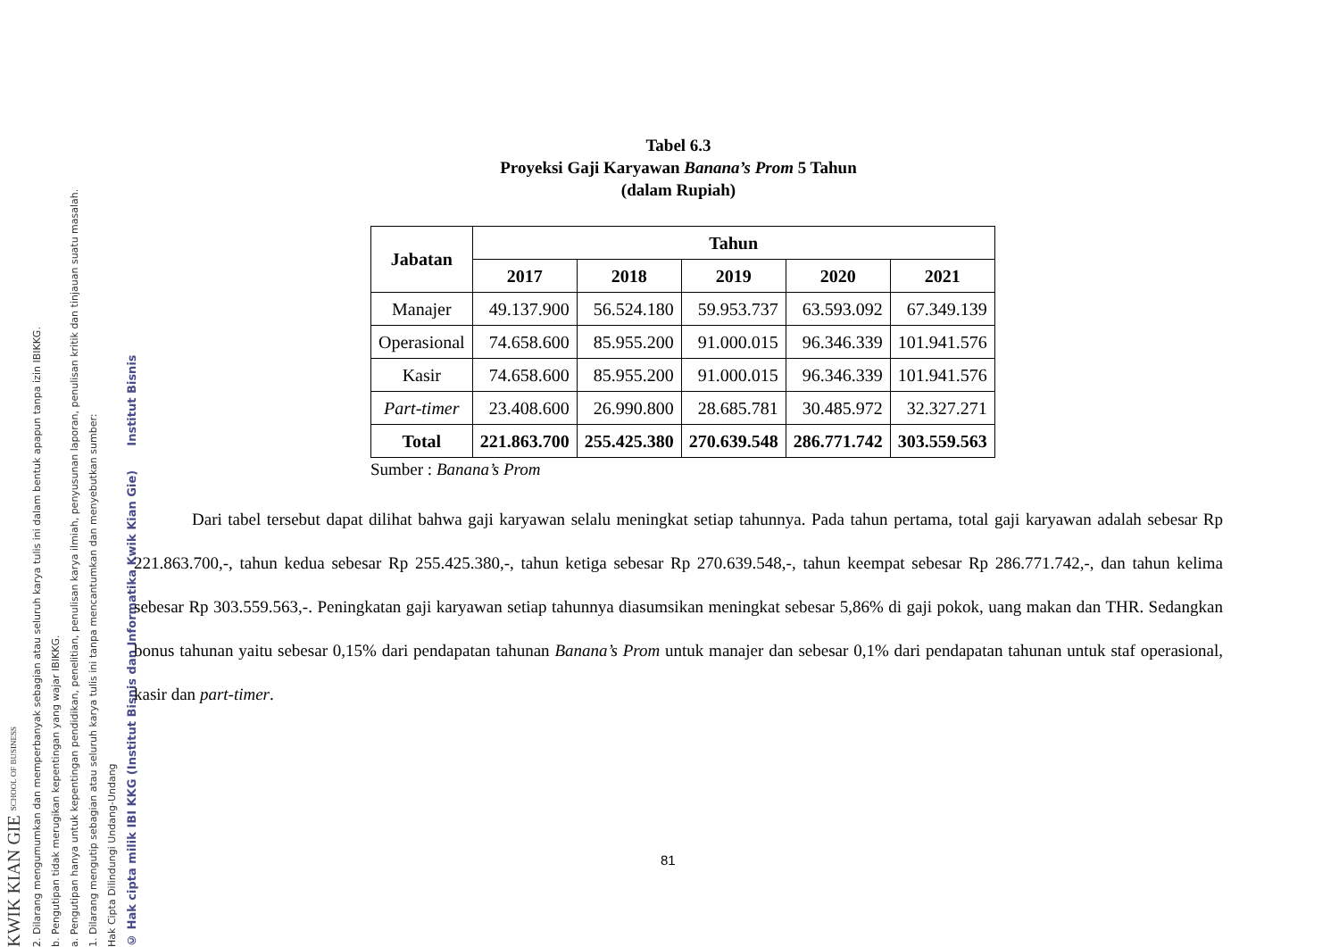KWIK KIAN GIE SCHOOL OF BUSINESS
2. Dilarang mengumumkan dan memperbanyak sebagian atau seluruh karya tulis ini dalam bentuk apapun tanpa izin IBIKKG.
b. Pengutipan tidak merugikan kepentingan yang wajar IBIKKG.
a. Pengutipan hanya untuk kepentingan pendidikan, penelitian, penulisan karya ilmiah, penyusunan laporan, penulisan kritik dan tinjauan suatu masalah.
1. Dilarang mengutip sebagian atau seluruh karya tulis ini tanpa mencantumkan dan menyebutkan sumber:
Hak Cipta Dilindungi Undang-Undang
© Hak cipta milik IBI KKG (Institut Bisnis dan Informatika Kwik Kian Gie) Institut Bisnis
Tabel 6.3
Proyeksi Gaji Karyawan Banana’s Prom 5 Tahun
(dalam Rupiah)
| Jabatan | Tahun | | | | |
| --- | --- | --- | --- | --- | --- |
| | 2017 | 2018 | 2019 | 2020 | 2021 |
| Manajer | 49.137.900 | 56.524.180 | 59.953.737 | 63.593.092 | 67.349.139 |
| Operasional | 74.658.600 | 85.955.200 | 91.000.015 | 96.346.339 | 101.941.576 |
| Kasir | 74.658.600 | 85.955.200 | 91.000.015 | 96.346.339 | 101.941.576 |
| Part-timer | 23.408.600 | 26.990.800 | 28.685.781 | 30.485.972 | 32.327.271 |
| Total | 221.863.700 | 255.425.380 | 270.639.548 | 286.771.742 | 303.559.563 |
Sumber : Banana’s Prom
Dari tabel tersebut dapat dilihat bahwa gaji karyawan selalu meningkat setiap tahunnya. Pada tahun pertama, total gaji karyawan adalah sebesar Rp 221.863.700,-, tahun kedua sebesar Rp 255.425.380,-, tahun ketiga sebesar Rp 270.639.548,-, tahun keempat sebesar Rp 286.771.742,-, dan tahun kelima sebesar Rp 303.559.563,-. Peningkatan gaji karyawan setiap tahunnya diasumsikan meningkat sebesar 5,86% di gaji pokok, uang makan dan THR. Sedangkan bonus tahunan yaitu sebesar 0,15% dari pendapatan tahunan Banana’s Prom untuk manajer dan sebesar 0,1% dari pendapatan tahunan untuk staf operasional, kasir dan part-timer.
81